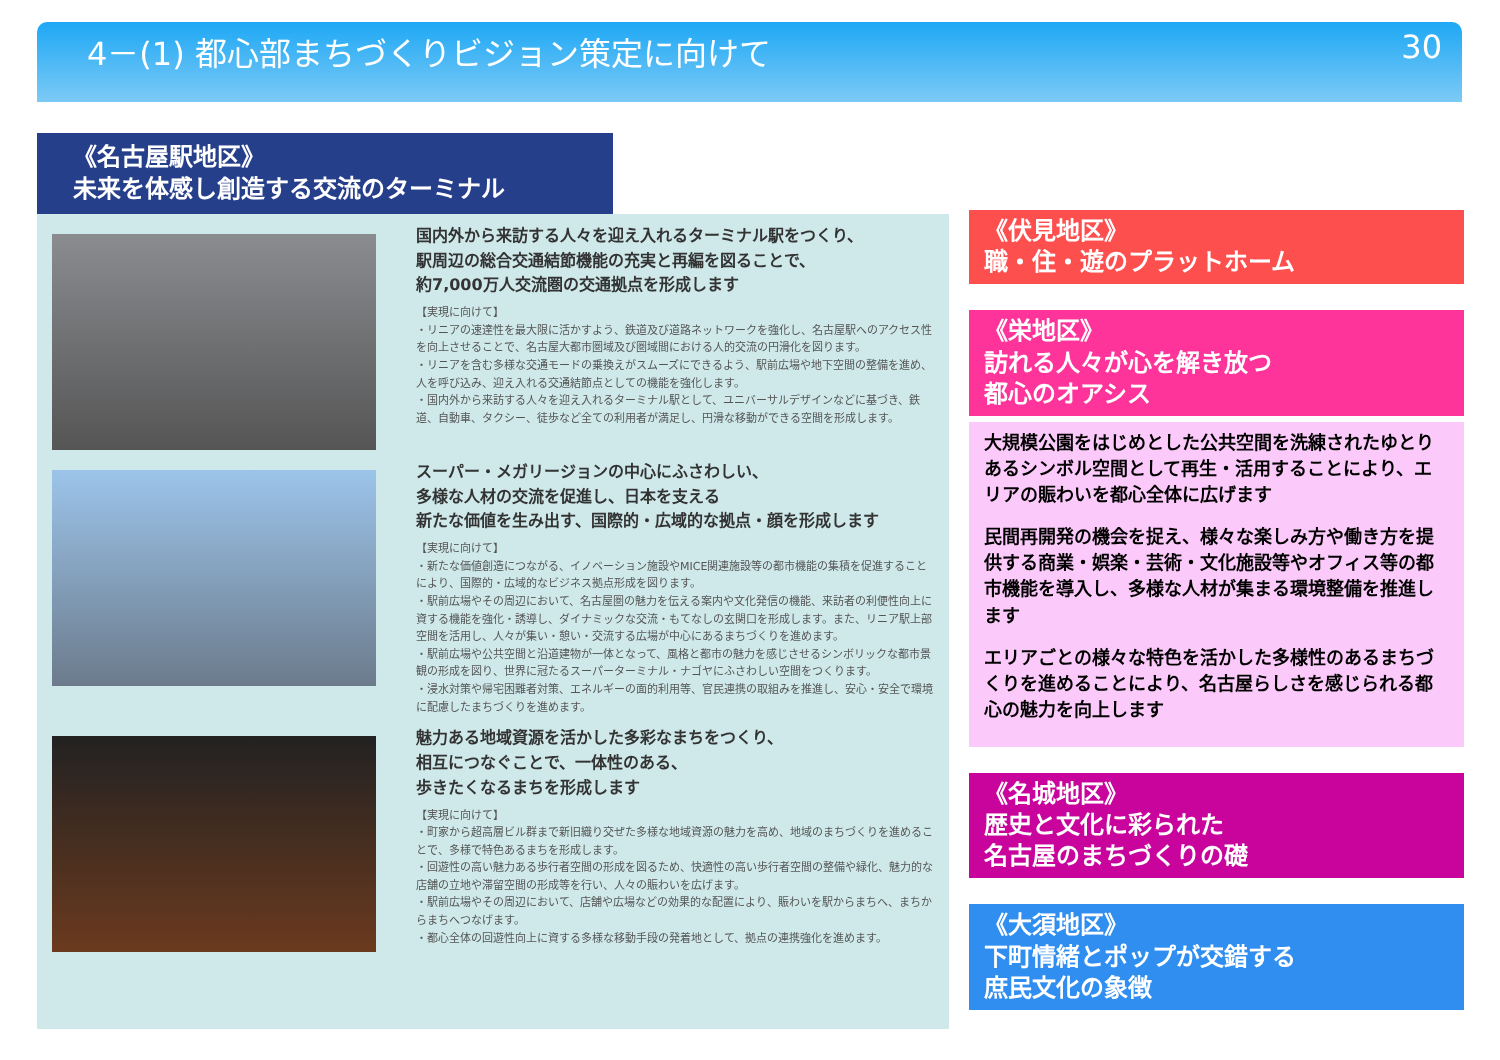4－(1) 都心部まちづくりビジョン策定に向けて 30
《名古屋駅地区》
未来を体感し創造する交流のターミナル
国内外から来訪する人々を迎え入れるターミナル駅をつくり、
駅周辺の総合交通結節機能の充実と再編を図ることで、
約7,000万人交流圏の交通拠点を形成します
【実現に向けて】
・リニアの速達性を最大限に活かすよう、鉄道及び道路ネットワークを強化し、名古屋駅へのアクセス性を向上させることで、名古屋大都市圏域及び圏域間における人的交流の円滑化を図ります。
・リニアを含む多様な交通モードの乗換えがスムーズにできるよう、駅前広場や地下空間の整備を進め、人を呼び込み、迎え入れる交通結節点としての機能を強化します。
・国内外から来訪する人々を迎え入れるターミナル駅として、ユニバーサルデザインなどに基づき、鉄道、自動車、タクシー、徒歩など全ての利用者が満足し、円滑な移動ができる空間を形成します。
スーパー・メガリージョンの中心にふさわしい、
多様な人材の交流を促進し、日本を支える
新たな価値を生み出す、国際的・広域的な拠点・顔を形成します
【実現に向けて】
・新たな価値創造につながる、イノベーション施設やMICE関連施設等の都市機能の集積を促進することにより、国際的・広域的なビジネス拠点形成を図ります。
・駅前広場やその周辺において、名古屋圏の魅力を伝える案内や文化発信の機能、来訪者の利便性向上に資する機能を強化・誘導し、ダイナミックな交流・もてなしの玄関口を形成します。また、リニア駅上部空間を活用し、人々が集い・憩い・交流する広場が中心にあるまちづくりを進めます。
・駅前広場や公共空間と沿道建物が一体となって、風格と都市の魅力を感じさせるシンボリックな都市景観の形成を図り、世界に冠たるスーパーターミナル・ナゴヤにふさわしい空間をつくります。
・浸水対策や帰宅困難者対策、エネルギーの面的利用等、官民連携の取組みを推進し、安心・安全で環境に配慮したまちづくりを進めます。
魅力ある地域資源を活かした多彩なまちをつくり、
相互につなぐことで、一体性のある、
歩きたくなるまちを形成します
【実現に向けて】
・町家から超高層ビル群まで新旧織り交ぜた多様な地域資源の魅力を高め、地域のまちづくりを進めることで、多様で特色あるまちを形成します。
・回遊性の高い魅力ある歩行者空間の形成を図るため、快適性の高い歩行者空間の整備や緑化、魅力的な店舗の立地や滞留空間の形成等を行い、人々の賑わいを広げます。
・駅前広場やその周辺において、店舗や広場などの効果的な配置により、賑わいを駅からまちへ、まちからまちへつなげます。
・都心全体の回遊性向上に資する多様な移動手段の発着地として、拠点の連携強化を進めます。
《伏見地区》
職・住・遊のプラットホーム
《栄地区》
訪れる人々が心を解き放つ
都心のオアシス
大規模公園をはじめとした公共空間を洗練されたゆとりあるシンボル空間として再生・活用することにより、エリアの賑わいを都心全体に広げます
民間再開発の機会を捉え、様々な楽しみ方や働き方を提供する商業・娯楽・芸術・文化施設等やオフィス等の都市機能を導入し、多様な人材が集まる環境整備を推進します
エリアごとの様々な特色を活かした多様性のあるまちづくりを進めることにより、名古屋らしさを感じられる都心の魅力を向上します
《名城地区》
歴史と文化に彩られた
名古屋のまちづくりの礎
《大須地区》
下町情緒とポップが交錯する
庶民文化の象徴